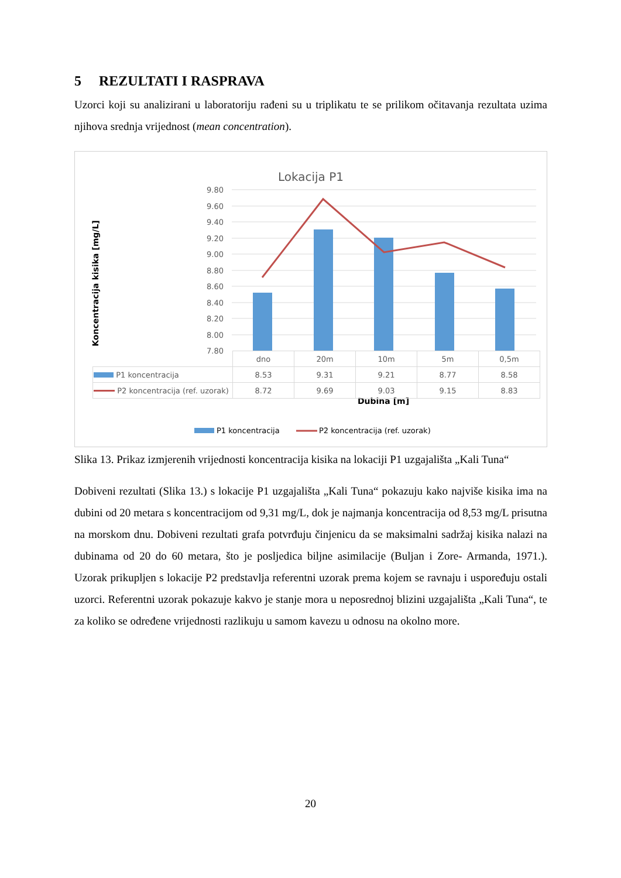5 REZULTATI I RASPRAVA
Uzorci koji su analizirani u laboratoriju rađeni su u triplikatu te se prilikom očitavanja rezultata uzima njihova srednja vrijednost (mean concentration).
Lokacija P1
9.80
9.60
9.40
9.20
9.00
8.80
8.60
8.40
8.20
8.00
7.80
Koncentracija kisika [mg/L]
Dubina [m]
P1 koncentracija
P2 koncentracija (ref. uzorak)
| | dno | 20m | 10m | 5m | 0,5m |
| P1 koncentracija | 8.53 | 9.31 | 9.21 | 8.77 | 8.58 |
| P2 koncentracija (ref. uzorak) | 8.72 | 9.69 | 9.03 | 9.15 | 8.83 |
Slika 13. Prikaz izmjerenih vrijednosti koncentracija kisika na lokaciji P1 uzgajališta „Kali Tuna“
Dobiveni rezultati (Slika 13.) s lokacije P1 uzgajališta „Kali Tuna“ pokazuju kako najviše kisika ima na dubini od 20 metara s koncentracijom od 9,31 mg/L, dok je najmanja koncentracija od 8,53 mg/L prisutna na morskom dnu. Dobiveni rezultati grafa potvrđuju činjenicu da se maksimalni sadržaj kisika nalazi na dubinama od 20 do 60 metara, što je posljedica biljne asimilacije (Buljan i Zore- Armanda, 1971.). Uzorak prikupljen s lokacije P2 predstavlja referentni uzorak prema kojem se ravnaju i uspoređuju ostali uzorci. Referentni uzorak pokazuje kakvo je stanje mora u neposrednoj blizini uzgajališta „Kali Tuna“, te za koliko se određene vrijednosti razlikuju u samom kavezu u odnosu na okolno more.
20